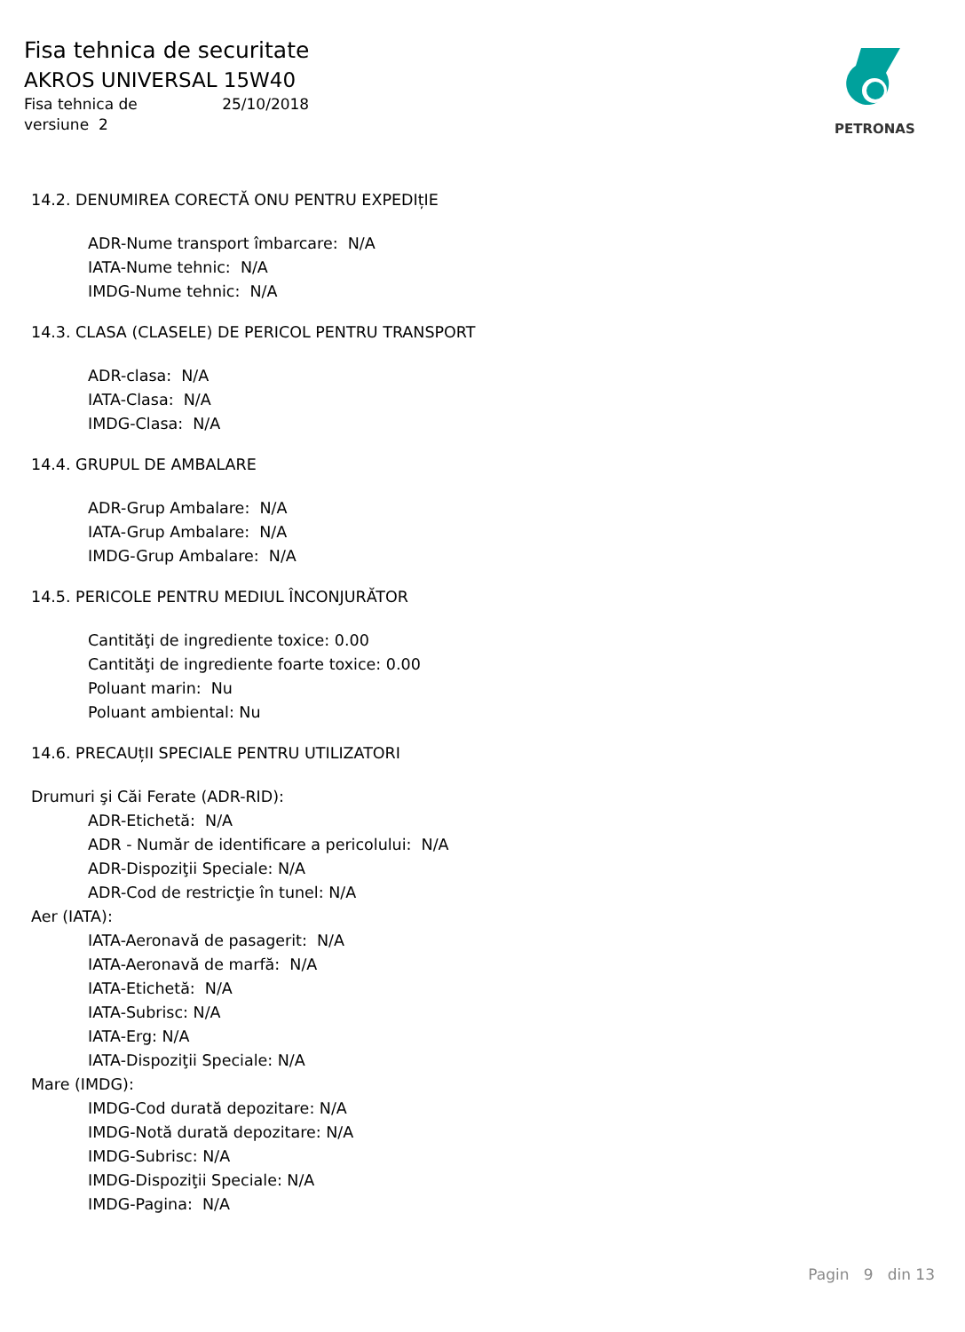Fisa tehnica de securitate
AKROS UNIVERSAL 15W40
Fisa tehnica de 25/10/2018
versiune 2
PETRONAS
14.2. DENUMIREA CORECTĂ ONU PENTRU EXPEDIțIE
ADR-Nume transport îmbarcare: N/A
IATA-Nume tehnic: N/A
IMDG-Nume tehnic: N/A
14.3. CLASA (CLASELE) DE PERICOL PENTRU TRANSPORT
ADR-clasa: N/A
IATA-Clasa: N/A
IMDG-Clasa: N/A
14.4. GRUPUL DE AMBALARE
ADR-Grup Ambalare: N/A
IATA-Grup Ambalare: N/A
IMDG-Grup Ambalare: N/A
14.5. PERICOLE PENTRU MEDIUL ÎNCONJURĂTOR
Cantităţi de ingrediente toxice: 0.00
Cantităţi de ingrediente foarte toxice: 0.00
Poluant marin: Nu
Poluant ambiental: Nu
14.6. PRECAUțII SPECIALE PENTRU UTILIZATORI
Drumuri şi Căi Ferate (ADR-RID):
ADR-Etichetă: N/A
ADR - Număr de identificare a pericolului: N/A
ADR-Dispoziţii Speciale: N/A
ADR-Cod de restricţie în tunel: N/A
Aer (IATA):
IATA-Aeronavă de pasagerit: N/A
IATA-Aeronavă de marfă: N/A
IATA-Etichetă: N/A
IATA-Subrisc: N/A
IATA-Erg: N/A
IATA-Dispoziţii Speciale: N/A
Mare (IMDG):
IMDG-Cod durată depozitare: N/A
IMDG-Notă durată depozitare: N/A
IMDG-Subrisc: N/A
IMDG-Dispoziţii Speciale: N/A
IMDG-Pagina: N/A
Pagin 9 din 13